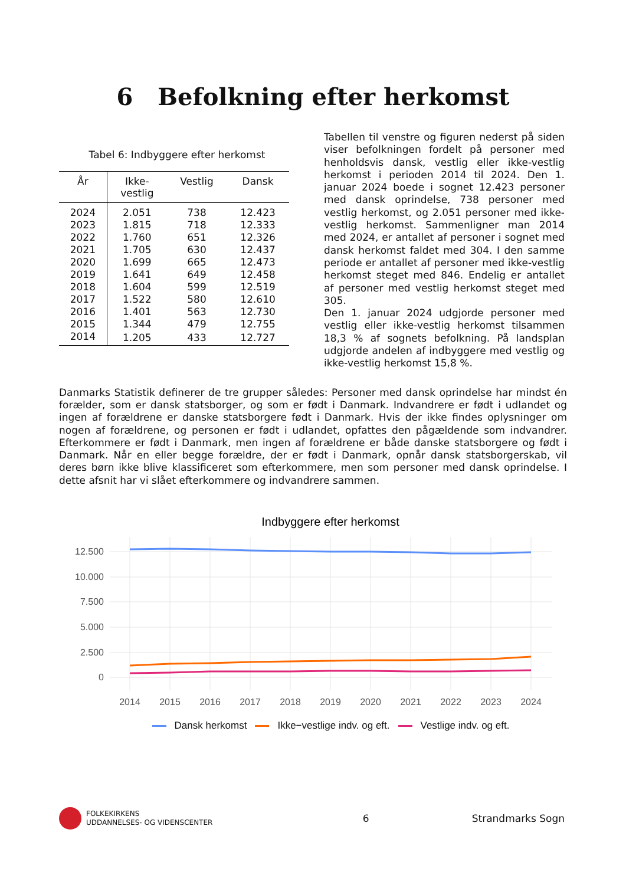6 Befolkning efter herkomst
Tabel 6: Indbyggere efter herkomst
| År | Ikke- vestlig | Vestlig | Dansk |
| --- | --- | --- | --- |
| 2024 | 2.051 | 738 | 12.423 |
| 2023 | 1.815 | 718 | 12.333 |
| 2022 | 1.760 | 651 | 12.326 |
| 2021 | 1.705 | 630 | 12.437 |
| 2020 | 1.699 | 665 | 12.473 |
| 2019 | 1.641 | 649 | 12.458 |
| 2018 | 1.604 | 599 | 12.519 |
| 2017 | 1.522 | 580 | 12.610 |
| 2016 | 1.401 | 563 | 12.730 |
| 2015 | 1.344 | 479 | 12.755 |
| 2014 | 1.205 | 433 | 12.727 |
Tabellen til venstre og figuren nederst på siden viser befolkningen fordelt på personer med henholdsvis dansk, vestlig eller ikke-vestlig herkomst i perioden 2014 til 2024. Den 1. januar 2024 boede i sognet 12.423 personer med dansk oprindelse, 738 personer med vestlig herkomst, og 2.051 personer med ikke-vestlig herkomst. Sammenligner man 2014 med 2024, er antallet af personer i sognet med dansk herkomst faldet med 304. I den samme periode er antallet af personer med ikke-vestlig herkomst steget med 846. Endelig er antallet af personer med vestlig herkomst steget med 305.
Den 1. januar 2024 udgjorde personer med vestlig eller ikke-vestlig herkomst tilsammen 18,3 % af sognets befolkning. På landsplan udgjorde andelen af indbyggere med vestlig og ikke-vestlig herkomst 15,8 %.
Danmarks Statistik definerer de tre grupper således: Personer med dansk oprindelse har mindst én forælder, som er dansk statsborger, og som er født i Danmark. Indvandrere er født i udlandet og ingen af forældrene er danske statsborgere født i Danmark. Hvis der ikke findes oplysninger om nogen af forældrene, og personen er født i udlandet, opfattes den pågældende som indvandrer. Efterkommere er født i Danmark, men ingen af forældrene er både danske statsborgere og født i Danmark. Når en eller begge forældre, der er født i Danmark, opnår dansk statsborgerskab, vil deres børn ikke blive klassificeret som efterkommere, men som personer med dansk oprindelse. I dette afsnit har vi slået efterkommere og indvandrere sammen.
Indbyggere efter herkomst
12.500
10.000
7.500
5.000
2.500
0
2014
2015
2016
2017
2018
2019
2020
2021
2022
2023
2024
Dansk herkomst Ikke−vestlige indv. og eft. Vestlige indv. og eft.
FOLKEKIRKENS
UDDANNELSES- OG VIDENSCENTER
6 Strandmarks Sogn